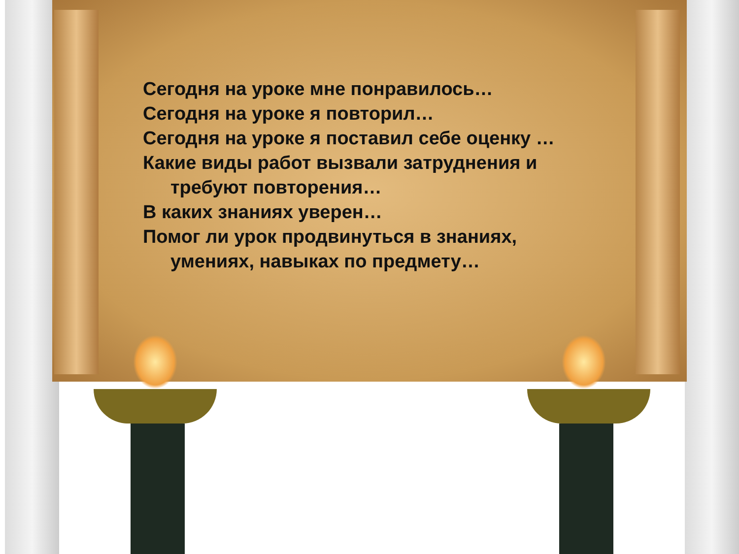Сегодня на уроке мне понравилось…
Сегодня на уроке я повторил…
Сегодня на уроке я поставил себе оценку …
Какие виды работ вызвали затруднения и
требуют повторения…
В каких знаниях уверен…
Помог ли урок продвинуться в знаниях,
умениях, навыках по предмету…